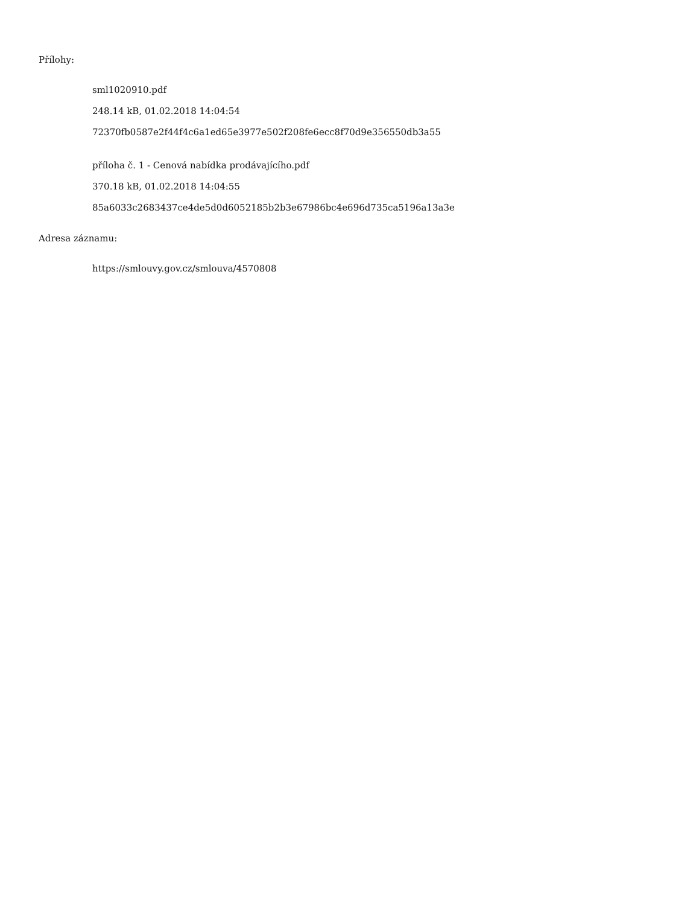Přílohy:
sml1020910.pdf
248.14 kB, 01.02.2018 14:04:54
72370fb0587e2f44f4c6a1ed65e3977e502f208fe6ecc8f70d9e356550db3a55
příloha č. 1 - Cenová nabídka prodávajícího.pdf
370.18 kB, 01.02.2018 14:04:55
85a6033c2683437ce4de5d0d6052185b2b3e67986bc4e696d735ca5196a13a3e
Adresa záznamu:
https://smlouvy.gov.cz/smlouva/4570808